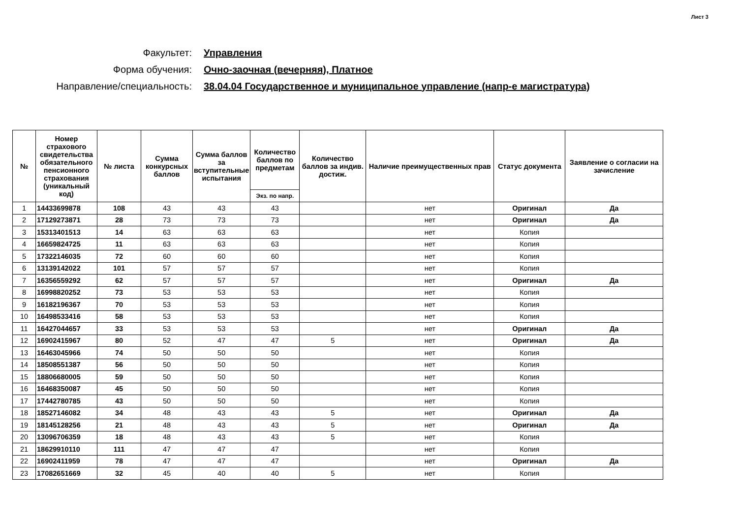Лист 3
Факультет: Управления
Форма обучения: Очно-заочная (вечерняя), Платное
Направление/специальность: 38.04.04 Государственное и муниципальное управление (напр-е магистратура)
| № | Номер страхового свидетельства обязательного пенсионного страхования (уникальный код) | № листа | Сумма конкурсных баллов | Сумма баллов за вступительные испытания | Количество баллов по предметам | Количество баллов за индив. достиж. | Наличие преимущественных прав | Статус документа | Заявление о согласии на зачисление |
| --- | --- | --- | --- | --- | --- | --- | --- | --- | --- |
| | | | | | Экз. по напр. | | | | |
| 1 | 14433699878 | 108 | 43 | 43 | 43 | | нет | Оригинал | Да |
| 2 | 17129273871 | 28 | 73 | 73 | 73 | | нет | Оригинал | Да |
| 3 | 15313401513 | 14 | 63 | 63 | 63 | | нет | Копия | |
| 4 | 16659824725 | 11 | 63 | 63 | 63 | | нет | Копия | |
| 5 | 17322146035 | 72 | 60 | 60 | 60 | | нет | Копия | |
| 6 | 13139142022 | 101 | 57 | 57 | 57 | | нет | Копия | |
| 7 | 16356559292 | 62 | 57 | 57 | 57 | | нет | Оригинал | Да |
| 8 | 16998820252 | 73 | 53 | 53 | 53 | | нет | Копия | |
| 9 | 16182196367 | 70 | 53 | 53 | 53 | | нет | Копия | |
| 10 | 16498533416 | 58 | 53 | 53 | 53 | | нет | Копия | |
| 11 | 16427044657 | 33 | 53 | 53 | 53 | | нет | Оригинал | Да |
| 12 | 16902415967 | 80 | 52 | 47 | 47 | 5 | нет | Оригинал | Да |
| 13 | 16463045966 | 74 | 50 | 50 | 50 | | нет | Копия | |
| 14 | 18508551387 | 56 | 50 | 50 | 50 | | нет | Копия | |
| 15 | 18806680005 | 59 | 50 | 50 | 50 | | нет | Копия | |
| 16 | 16468350087 | 45 | 50 | 50 | 50 | | нет | Копия | |
| 17 | 17442780785 | 43 | 50 | 50 | 50 | | нет | Копия | |
| 18 | 18527146082 | 34 | 48 | 43 | 43 | 5 | нет | Оригинал | Да |
| 19 | 18145128256 | 21 | 48 | 43 | 43 | 5 | нет | Оригинал | Да |
| 20 | 13096706359 | 18 | 48 | 43 | 43 | 5 | нет | Копия | |
| 21 | 18629910110 | 111 | 47 | 47 | 47 | | нет | Копия | |
| 22 | 16902411959 | 78 | 47 | 47 | 47 | | нет | Оригинал | Да |
| 23 | 17082651669 | 32 | 45 | 40 | 40 | 5 | нет | Копия | |